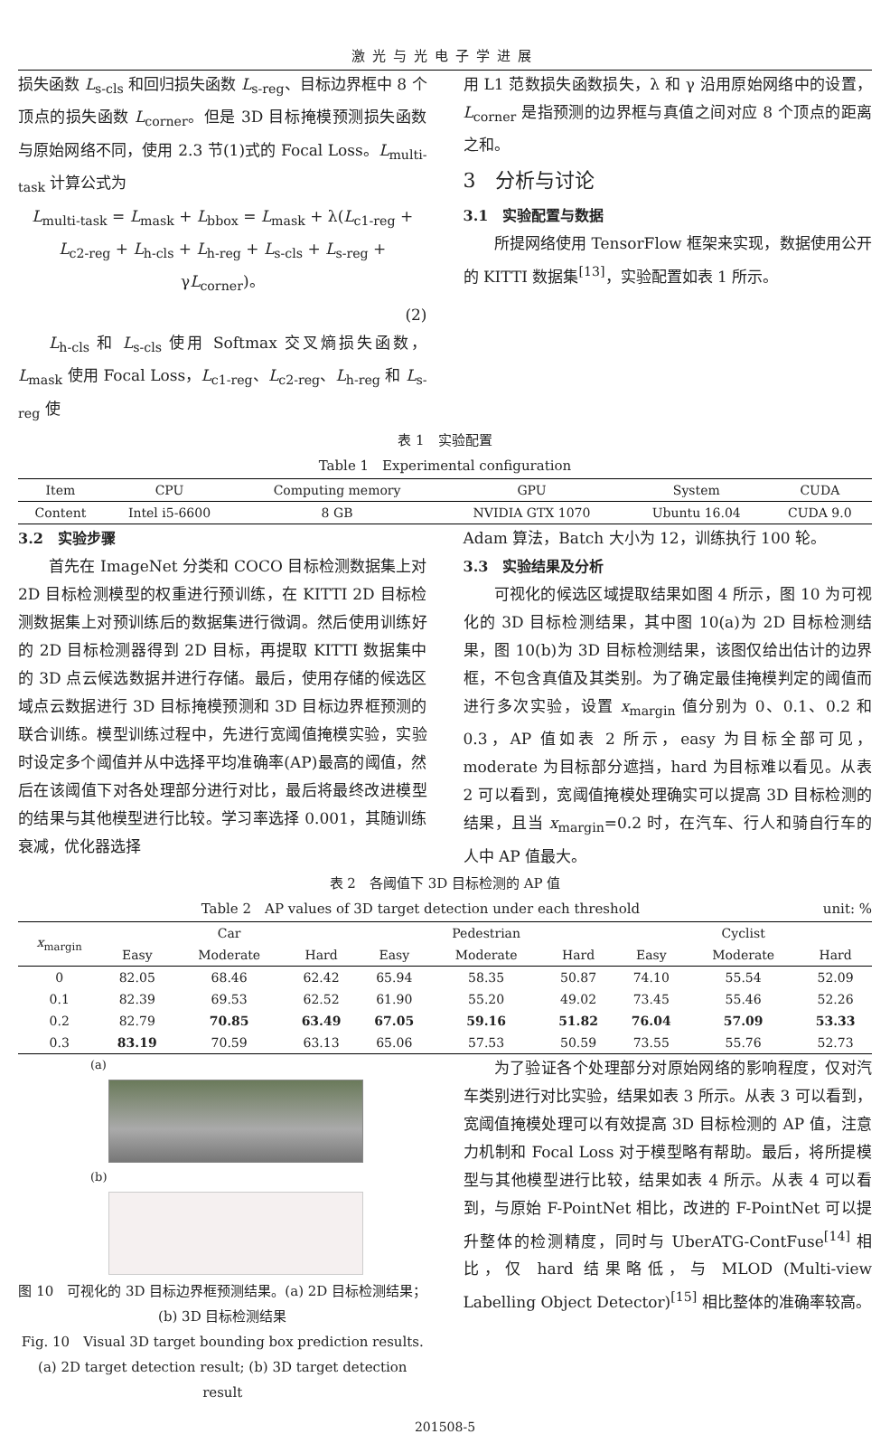激光与光电子学进展
损失函数 L<sub>s-cls</sub> 和回归损失函数 L<sub>s-reg</sub>、目标边界框中 8 个顶点的损失函数 L<sub>corner</sub>。但是 3D 目标掩模预测损失函数与原始网络不同，使用 2.3 节(1)式的 Focal Loss。L<sub>multi-task</sub> 计算公式为
L<sub>multi-task</sub> = L<sub>mask</sub> + L<sub>bbox</sub> = L<sub>mask</sub> + λ(L<sub>c1-reg</sub> + L<sub>c2-reg</sub> + L<sub>h-cls</sub> + L<sub>h-reg</sub> + L<sub>s-cls</sub> + L<sub>s-reg</sub> + γL<sub>corner</sub>)。
(2)
L<sub>h-cls</sub> 和 L<sub>s-cls</sub> 使用 Softmax 交叉熵损失函数，L<sub>mask</sub> 使用 Focal Loss，L<sub>c1-reg</sub>、L<sub>c2-reg</sub>、L<sub>h-reg</sub> 和 L<sub>s-reg</sub> 使
用 L1 范数损失函数损失，λ 和 γ 沿用原始网络中的设置，L<sub>corner</sub> 是指预测的边界框与真值之间对应 8 个顶点的距离之和。
3　分析与讨论
3.1　实验配置与数据
所提网络使用 TensorFlow 框架来实现，数据使用公开的 KITTI 数据集<sup>[13]</sup>，实验配置如表 1 所示。
表 1　实验配置
Table 1　Experimental configuration
| Item | CPU | Computing memory | GPU | System | CUDA |
| --- | --- | --- | --- | --- | --- |
| Content | Intel i5-6600 | 8 GB | NVIDIA GTX 1070 | Ubuntu 16.04 | CUDA 9.0 |
3.2　实验步骤
首先在 ImageNet 分类和 COCO 目标检测数据集上对 2D 目标检测模型的权重进行预训练，在 KITTI 2D 目标检测数据集上对预训练后的数据集进行微调。然后使用训练好的 2D 目标检测器得到 2D 目标，再提取 KITTI 数据集中的 3D 点云候选数据并进行存储。最后，使用存储的候选区域点云数据进行 3D 目标掩模预测和 3D 目标边界框预测的联合训练。模型训练过程中，先进行宽阈值掩模实验，实验时设定多个阈值并从中选择平均准确率(AP)最高的阈值，然后在该阈值下对各处理部分进行对比，最后将最终改进模型的结果与其他模型进行比较。学习率选择 0.001，其随训练衰减，优化器选择
Adam 算法，Batch 大小为 12，训练执行 100 轮。
3.3　实验结果及分析
可视化的候选区域提取结果如图 4 所示，图 10 为可视化的 3D 目标检测结果，其中图 10(a)为 2D 目标检测结果，图 10(b)为 3D 目标检测结果，该图仅给出估计的边界框，不包含真值及其类别。为了确定最佳掩模判定的阈值而进行多次实验，设置 x<sub>margin</sub> 值分别为 0、0.1、0.2 和 0.3，AP 值如表 2 所示，easy 为目标全部可见，moderate 为目标部分遮挡，hard 为目标难以看见。从表 2 可以看到，宽阈值掩模处理确实可以提高 3D 目标检测的结果，且当 x<sub>margin</sub>=0.2 时，在汽车、行人和骑自行车的人中 AP 值最大。
表 2　各阈值下 3D 目标检测的 AP 值
Table 2　AP values of 3D target detection under each threshold unit: %
| x<sub>margin</sub> | Car | | | Pedestrian | | | Cyclist | | |
| --- | --- | --- | --- | --- | --- | --- | --- | --- | --- |
| | Easy | Moderate | Hard | Easy | Moderate | Hard | Easy | Moderate | Hard |
| 0 | 82.05 | 68.46 | 62.42 | 65.94 | 58.35 | 50.87 | 74.10 | 55.54 | 52.09 |
| 0.1 | 82.39 | 69.53 | 62.52 | 61.90 | 55.20 | 49.02 | 73.45 | 55.46 | 52.26 |
| 0.2 | 82.79 | 70.85 | 63.49 | 67.05 | 59.16 | 51.82 | 76.04 | 57.09 | 53.33 |
| 0.3 | 83.19 | 70.59 | 63.13 | 65.06 | 57.53 | 50.59 | 73.55 | 55.76 | 52.73 |
(a)
(b)
图 10　可视化的 3D 目标边界框预测结果。(a) 2D 目标检测结果；(b) 3D 目标检测结果
Fig. 10　Visual 3D target bounding box prediction results. (a) 2D target detection result; (b) 3D target detection result
为了验证各个处理部分对原始网络的影响程度，仅对汽车类别进行对比实验，结果如表 3 所示。从表 3 可以看到，宽阈值掩模处理可以有效提高 3D 目标检测的 AP 值，注意力机制和 Focal Loss 对于模型略有帮助。最后，将所提模型与其他模型进行比较，结果如表 4 所示。从表 4 可以看到，与原始 F-PointNet 相比，改进的 F-PointNet 可以提升整体的检测精度，同时与 UberATG-ContFuse<sup>[14]</sup> 相比，仅 hard 结果略低，与 MLOD (Multi-view Labelling Object Detector)<sup>[15]</sup> 相比整体的准确率较高。
201508-5